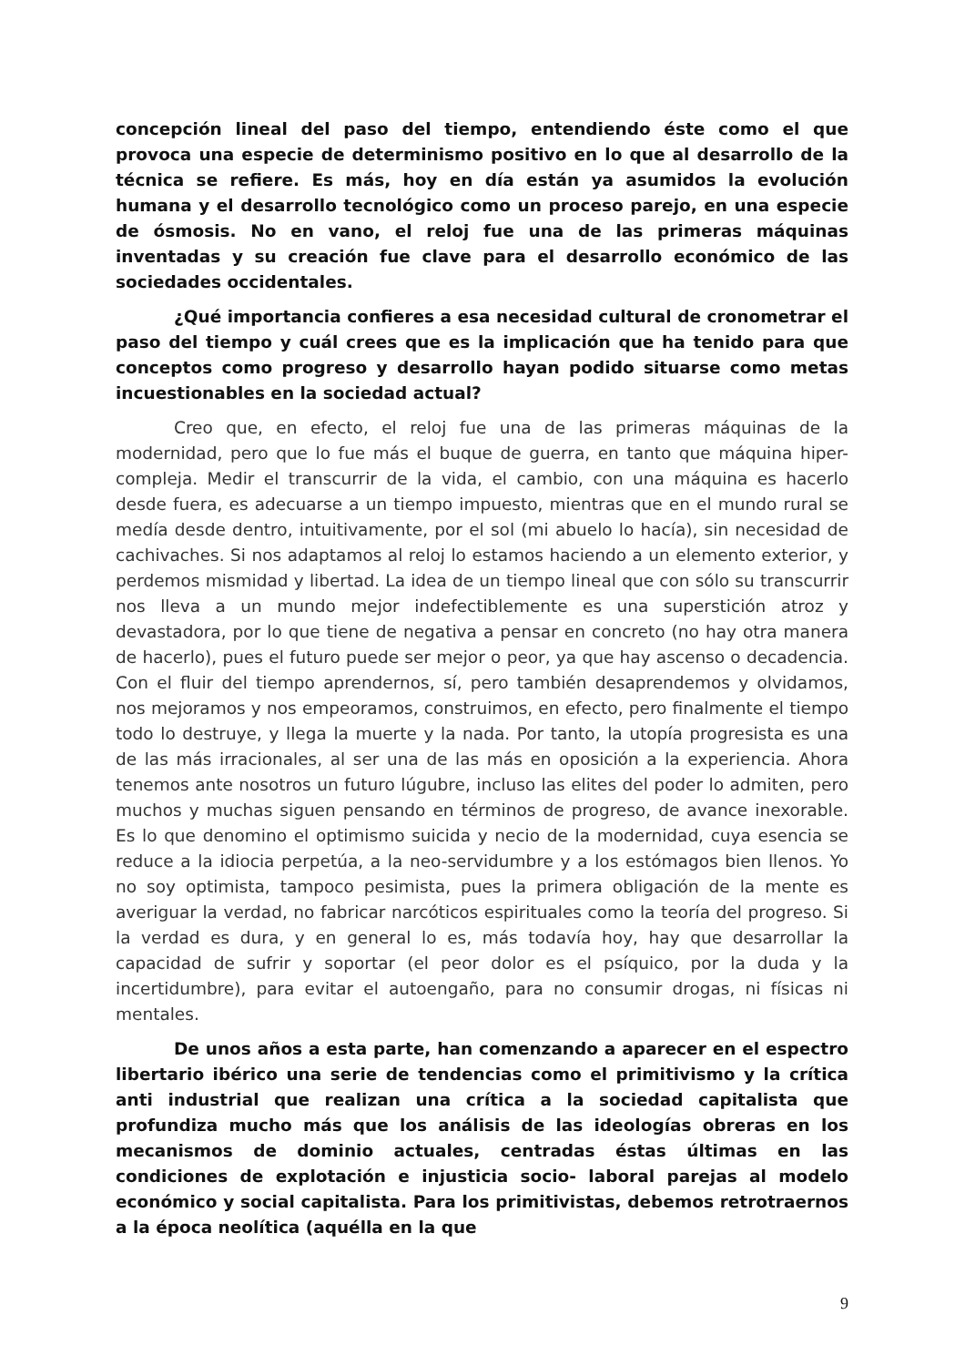concepción lineal del paso del tiempo, entendiendo éste como el que provoca una especie de determinismo positivo en lo que al desarrollo de la técnica se refiere. Es más, hoy en día están ya asumidos la evolución humana y el desarrollo tecnológico como un proceso parejo, en una especie de ósmosis. No en vano, el reloj fue una de las primeras máquinas inventadas y su creación fue clave para el desarrollo económico de las sociedades occidentales.
¿Qué importancia confieres a esa necesidad cultural de cronometrar el paso del tiempo y cuál crees que es la implicación que ha tenido para que conceptos como progreso y desarrollo hayan podido situarse como metas incuestionables en la sociedad actual?
Creo que, en efecto, el reloj fue una de las primeras máquinas de la modernidad, pero que lo fue más el buque de guerra, en tanto que máquina hiper-compleja. Medir el transcurrir de la vida, el cambio, con una máquina es hacerlo desde fuera, es adecuarse a un tiempo impuesto, mientras que en el mundo rural se medía desde dentro, intuitivamente, por el sol (mi abuelo lo hacía), sin necesidad de cachivaches. Si nos adaptamos al reloj lo estamos haciendo a un elemento exterior, y perdemos mismidad y libertad. La idea de un tiempo lineal que con sólo su transcurrir nos lleva a un mundo mejor indefectiblemente es una superstición atroz y devastadora, por lo que tiene de negativa a pensar en concreto (no hay otra manera de hacerlo), pues el futuro puede ser mejor o peor, ya que hay ascenso o decadencia. Con el fluir del tiempo aprendernos, sí, pero también desaprendemos y olvidamos, nos mejoramos y nos empeoramos, construimos, en efecto, pero finalmente el tiempo todo lo destruye, y llega la muerte y la nada. Por tanto, la utopía progresista es una de las más irracionales, al ser una de las más en oposición a la experiencia. Ahora tenemos ante nosotros un futuro lúgubre, incluso las elites del poder lo admiten, pero muchos y muchas siguen pensando en términos de progreso, de avance inexorable. Es lo que denomino el optimismo suicida y necio de la modernidad, cuya esencia se reduce a la idiocia perpetúa, a la neo-servidumbre y a los estómagos bien llenos. Yo no soy optimista, tampoco pesimista, pues la primera obligación de la mente es averiguar la verdad, no fabricar narcóticos espirituales como la teoría del progreso. Si la verdad es dura, y en general lo es, más todavía hoy, hay que desarrollar la capacidad de sufrir y soportar (el peor dolor es el psíquico, por la duda y la incertidumbre), para evitar el autoengaño, para no consumir drogas, ni físicas ni mentales.
De unos años a esta parte, han comenzando a aparecer en el espectro libertario ibérico una serie de tendencias como el primitivismo y la crítica anti industrial que realizan una crítica a la sociedad capitalista que profundiza mucho más que los análisis de las ideologías obreras en los mecanismos de dominio actuales, centradas éstas últimas en las condiciones de explotación e injusticia socio- laboral parejas al modelo económico y social capitalista. Para los primitivistas, debemos retrotraernos a la época neolítica (aquélla en la que
9